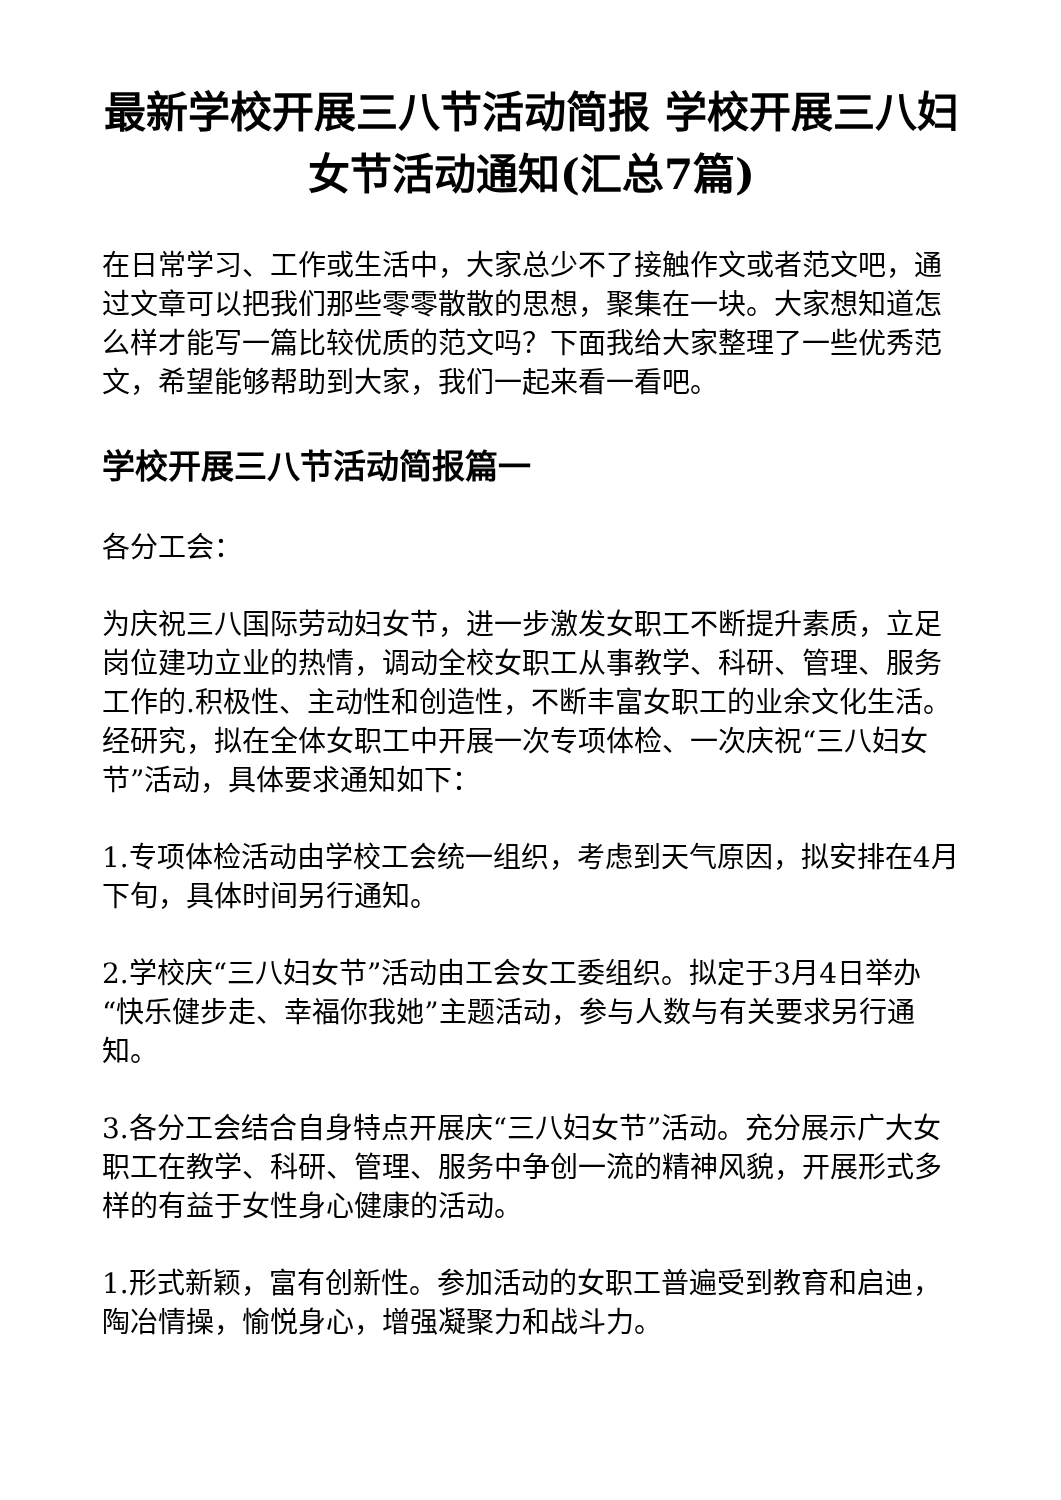最新学校开展三八节活动简报 学校开展三八妇女节活动通知(汇总7篇)
在日常学习、工作或生活中，大家总少不了接触作文或者范文吧，通过文章可以把我们那些零零散散的思想，聚集在一块。大家想知道怎么样才能写一篇比较优质的范文吗？下面我给大家整理了一些优秀范文，希望能够帮助到大家，我们一起来看一看吧。
学校开展三八节活动简报篇一
各分工会：
为庆祝三八国际劳动妇女节，进一步激发女职工不断提升素质，立足岗位建功立业的热情，调动全校女职工从事教学、科研、管理、服务工作的.积极性、主动性和创造性，不断丰富女职工的业余文化生活。经研究，拟在全体女职工中开展一次专项体检、一次庆祝“三八妇女节”活动，具体要求通知如下：
1.专项体检活动由学校工会统一组织，考虑到天气原因，拟安排在4月下旬，具体时间另行通知。
2.学校庆“三八妇女节”活动由工会女工委组织。拟定于3月4日举办“快乐健步走、幸福你我她”主题活动，参与人数与有关要求另行通知。
3.各分工会结合自身特点开展庆“三八妇女节”活动。充分展示广大女职工在教学、科研、管理、服务中争创一流的精神风貌，开展形式多样的有益于女性身心健康的活动。
1.形式新颖，富有创新性。参加活动的女职工普遍受到教育和启迪，陶冶情操，愉悦身心，增强凝聚力和战斗力。